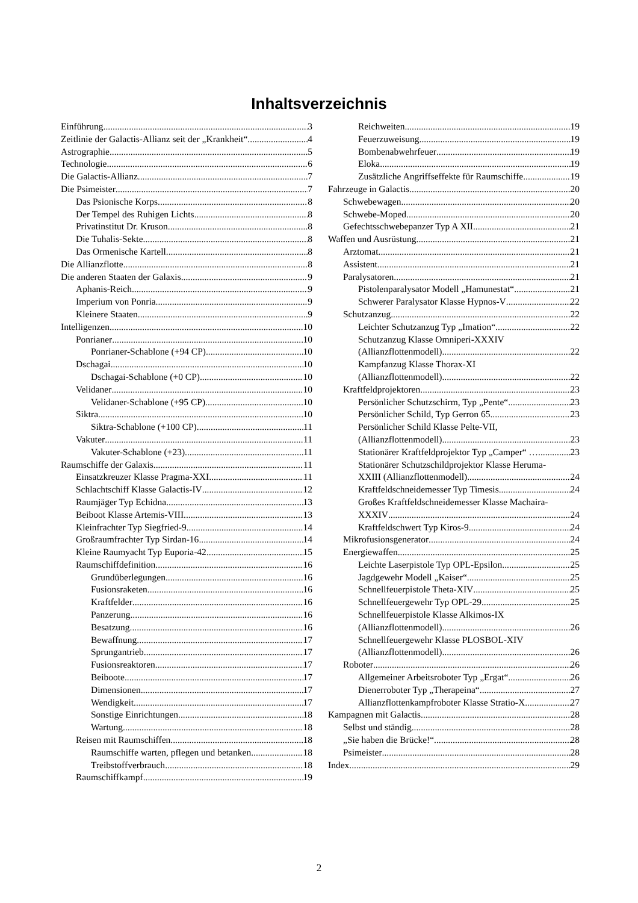Inhaltsverzeichnis
Einführung 3
Zeitlinie der Galactis-Allianz seit der „Krankheit“ 4
Astrographie 5
Technologie 6
Die Galactis-Allianz 7
Die Psimeister 7
Das Psionische Korps 8
Der Tempel des Ruhigen Lichts 8
Privatinstitut Dr. Kruson 8
Die Tuhalis-Sekte 8
Das Ormenische Kartell 8
Die Allianzflotte 8
Die anderen Staaten der Galaxis 9
Aphanis-Reich 9
Imperium von Ponria 9
Kleinere Staaten 9
Intelligenzen 10
Ponrianer 10
Ponrianer-Schablone (+94 CP) 10
Dschagai 10
Dschagai-Schablone (+0 CP) 10
Velidaner 10
Velidaner-Schablone (+95 CP) 10
Siktra 10
Siktra-Schablone (+100 CP) 11
Vakuter 11
Vakuter-Schablone (+23) 11
Raumschiffe der Galaxis 11
Einsatzkreuzer Klasse Pragma-XXI 11
Schlachtschiff Klasse Galactis-IV 12
Raumjäger Typ Echidna 13
Beiboot Klasse Artemis-VIII 13
Kleinfrachter Typ Siegfried-9 14
Großraumfrachter Typ Sirdan-16 14
Kleine Raumyacht Typ Euporia-42 15
Raumschiffdefinition 16
Grundüberlegungen 16
Fusionsraketen 16
Kraftfelder 16
Panzerung 16
Besatzung 16
Bewaffnung 17
Sprungantrieb 17
Fusionsreaktoren 17
Beiboote 17
Dimensionen 17
Wendigkeit 17
Sonstige Einrichtungen 18
Wartung 18
Reisen mit Raumschiffen 18
Raumschiffe warten, pflegen und betanken 18
Treibstoffverbrauch 18
Raumschiffkampf 19
Reichweiten 19
Feuerzuweisung 19
Bombenabwehrfeuer 19
Eloka 19
Zusätzliche Angriffseffekte für Raumschiffe 19
Fahrzeuge in Galactis 20
Schwebewagen 20
Schwebe-Moped 20
Gefechtsschwebepanzer Typ A XII 21
Waffen und Ausrüstung 21
Arztomat 21
Assistent 21
Paralysatoren 21
Pistolenparalysator Modell „Hamunestat“ 21
Schwerer Paralysator Klasse Hypnos-V 22
Schutzanzug 22
Leichter Schutzanzug Typ „Imation“ 22
Schutzanzug Klasse Omniperi-XXXIV
(Allianzflottenmodell) 22
Kampfanzug Klasse Thorax-XI
(Allianzflottenmodell) 22
Kraftfeldprojektoren 23
Persönlicher Schutzschirm, Typ „Pente“ 23
Persönlicher Schild, Typ Gerron 65 23
Persönlicher Schild Klasse Pelte-VII,
(Allianzflottenmodell) 23
Stationärer Kraftfeldprojektor Typ „Camper“ … 23
Stationärer Schutzschildprojektor Klasse Heruma-
XXIII (Allianzflottenmodell) 24
Kraftfeldschneidemesser Typ Timesis 24
Großes Kraftfeldschneidemesser Klasse Machaira-
XXXIV 24
Kraftfeldschwert Typ Kiros-9 24
Mikrofusionsgenerator 24
Energiewaffen 25
Leichte Laserpistole Typ OPL-Epsilon 25
Jagdgewehr Modell „Kaiser“ 25
Schnellfeuerpistole Theta-XIV 25
Schnellfeuergewehr Typ OPL-29 25
Schnellfeuerpistole Klasse Alkimos-IX
(Allianzflottenmodell) 26
Schnellfeuergewehr Klasse PLOSBOL-XIV
(Allianzflottenmodell) 26
Roboter 26
Allgemeiner Arbeitsroboter Typ „Ergat“ 26
Dienerroboter Typ „Therapeina“ 27
Allianzflottenkampfroboter Klasse Stratio-X 27
Kampagnen mit Galactis 28
Selbst und ständig 28
„Sie haben die Brücke!“ 28
Psimeister 28
Index 29
2